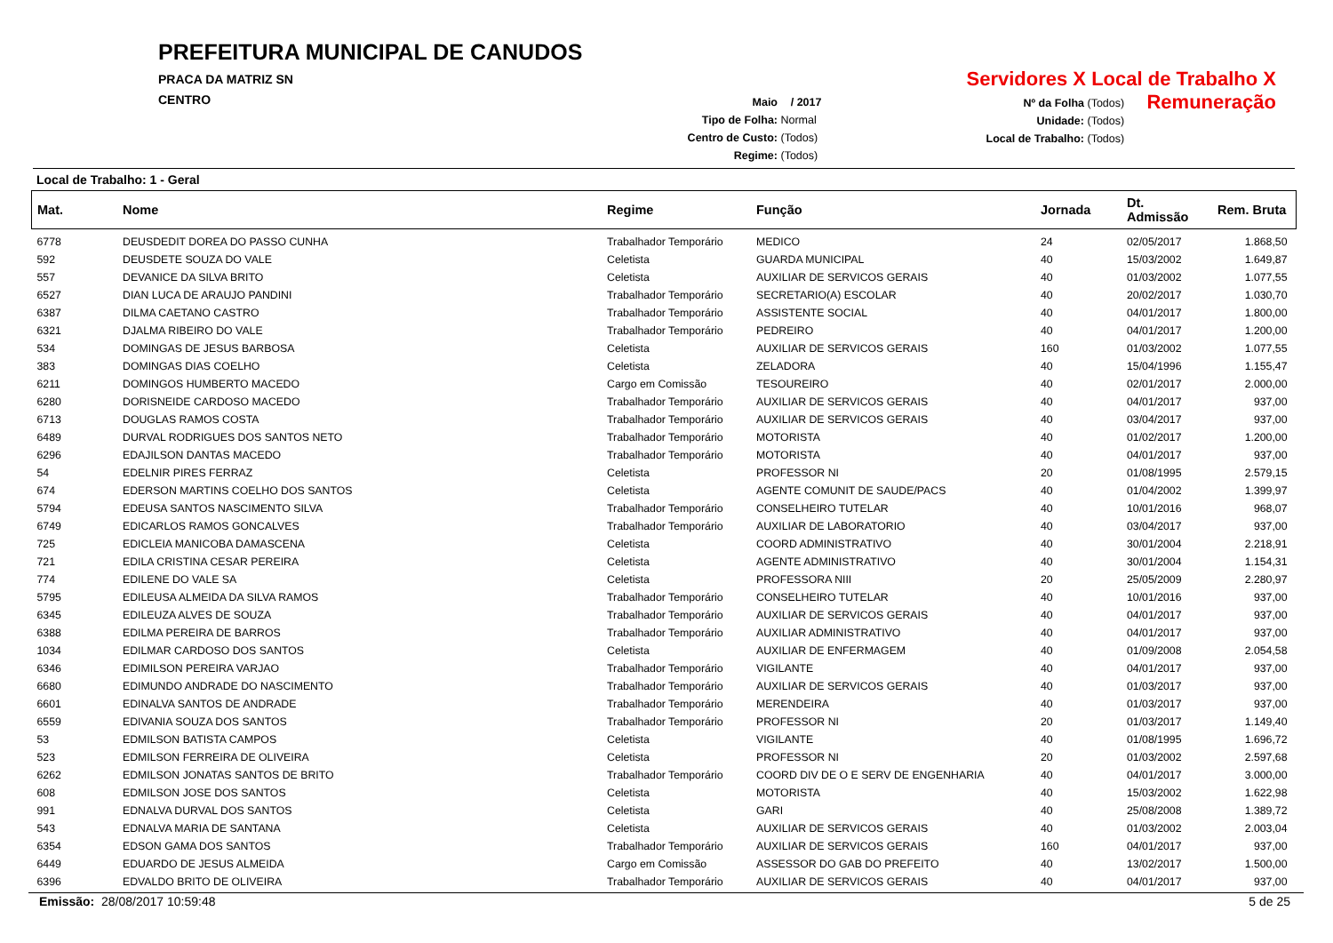PREFEITURA MUNICIPAL DE CANUDOS
PRACA DA MATRIZ SN
CENTRO
Servidores X Local de Trabalho X Remuneração
Maio / 2017
Tipo de Folha: Normal
Centro de Custo: (Todos)
Regime: (Todos)
Nº da Folha (Todos)
Unidade: (Todos)
Local de Trabalho: (Todos)
Local de Trabalho: 1 - Geral
| Mat. | Nome | Regime | Função | Jornada | Dt. Admissão | Rem. Bruta |
| --- | --- | --- | --- | --- | --- | --- |
| 6778 | DEUSDEDIT DOREA DO PASSO CUNHA | Trabalhador Temporário | MEDICO | 24 | 02/05/2017 | 1.868,50 |
| 592 | DEUSDETE SOUZA DO VALE | Celetista | GUARDA MUNICIPAL | 40 | 15/03/2002 | 1.649,87 |
| 557 | DEVANICE DA SILVA BRITO | Celetista | AUXILIAR DE SERVICOS GERAIS | 40 | 01/03/2002 | 1.077,55 |
| 6527 | DIAN LUCA DE ARAUJO PANDINI | Trabalhador Temporário | SECRETARIO(A) ESCOLAR | 40 | 20/02/2017 | 1.030,70 |
| 6387 | DILMA CAETANO CASTRO | Trabalhador Temporário | ASSISTENTE SOCIAL | 40 | 04/01/2017 | 1.800,00 |
| 6321 | DJALMA RIBEIRO DO VALE | Trabalhador Temporário | PEDREIRO | 40 | 04/01/2017 | 1.200,00 |
| 534 | DOMINGAS DE JESUS BARBOSA | Celetista | AUXILIAR DE SERVICOS GERAIS | 160 | 01/03/2002 | 1.077,55 |
| 383 | DOMINGAS DIAS COELHO | Celetista | ZELADORA | 40 | 15/04/1996 | 1.155,47 |
| 6211 | DOMINGOS HUMBERTO MACEDO | Cargo em Comissão | TESOUREIRO | 40 | 02/01/2017 | 2.000,00 |
| 6280 | DORISNEIDE CARDOSO MACEDO | Trabalhador Temporário | AUXILIAR DE SERVICOS GERAIS | 40 | 04/01/2017 | 937,00 |
| 6713 | DOUGLAS RAMOS COSTA | Trabalhador Temporário | AUXILIAR DE SERVICOS GERAIS | 40 | 03/04/2017 | 937,00 |
| 6489 | DURVAL RODRIGUES DOS SANTOS NETO | Trabalhador Temporário | MOTORISTA | 40 | 01/02/2017 | 1.200,00 |
| 6296 | EDAJILSON DANTAS MACEDO | Trabalhador Temporário | MOTORISTA | 40 | 04/01/2017 | 937,00 |
| 54 | EDELNIR PIRES FERRAZ | Celetista | PROFESSOR NI | 20 | 01/08/1995 | 2.579,15 |
| 674 | EDERSON MARTINS COELHO DOS SANTOS | Celetista | AGENTE COMUNIT DE SAUDE/PACS | 40 | 01/04/2002 | 1.399,97 |
| 5794 | EDEUSA SANTOS NASCIMENTO SILVA | Trabalhador Temporário | CONSELHEIRO TUTELAR | 40 | 10/01/2016 | 968,07 |
| 6749 | EDICARLOS RAMOS GONCALVES | Trabalhador Temporário | AUXILIAR DE LABORATORIO | 40 | 03/04/2017 | 937,00 |
| 725 | EDICLEIA MANICOBA DAMASCENA | Celetista | COORD ADMINISTRATIVO | 40 | 30/01/2004 | 2.218,91 |
| 721 | EDILA CRISTINA CESAR PEREIRA | Celetista | AGENTE ADMINISTRATIVO | 40 | 30/01/2004 | 1.154,31 |
| 774 | EDILENE DO VALE SA | Celetista | PROFESSORA NIII | 20 | 25/05/2009 | 2.280,97 |
| 5795 | EDILEUSA ALMEIDA DA SILVA RAMOS | Trabalhador Temporário | CONSELHEIRO TUTELAR | 40 | 10/01/2016 | 937,00 |
| 6345 | EDILEUZA ALVES DE SOUZA | Trabalhador Temporário | AUXILIAR DE SERVICOS GERAIS | 40 | 04/01/2017 | 937,00 |
| 6388 | EDILMA PEREIRA DE BARROS | Trabalhador Temporário | AUXILIAR ADMINISTRATIVO | 40 | 04/01/2017 | 937,00 |
| 1034 | EDILMAR CARDOSO DOS SANTOS | Celetista | AUXILIAR DE ENFERMAGEM | 40 | 01/09/2008 | 2.054,58 |
| 6346 | EDIMILSON PEREIRA VARJAO | Trabalhador Temporário | VIGILANTE | 40 | 04/01/2017 | 937,00 |
| 6680 | EDIMUNDO ANDRADE DO NASCIMENTO | Trabalhador Temporário | AUXILIAR DE SERVICOS GERAIS | 40 | 01/03/2017 | 937,00 |
| 6601 | EDINALVA SANTOS DE ANDRADE | Trabalhador Temporário | MERENDEIRA | 40 | 01/03/2017 | 937,00 |
| 6559 | EDIVANIA SOUZA DOS SANTOS | Trabalhador Temporário | PROFESSOR NI | 20 | 01/03/2017 | 1.149,40 |
| 53 | EDMILSON BATISTA CAMPOS | Celetista | VIGILANTE | 40 | 01/08/1995 | 1.696,72 |
| 523 | EDMILSON FERREIRA DE OLIVEIRA | Celetista | PROFESSOR NI | 20 | 01/03/2002 | 2.597,68 |
| 6262 | EDMILSON JONATAS SANTOS DE BRITO | Trabalhador Temporário | COORD DIV DE O E SERV DE ENGENHARIA | 40 | 04/01/2017 | 3.000,00 |
| 608 | EDMILSON JOSE DOS SANTOS | Celetista | MOTORISTA | 40 | 15/03/2002 | 1.622,98 |
| 991 | EDNALVA DURVAL DOS SANTOS | Celetista | GARI | 40 | 25/08/2008 | 1.389,72 |
| 543 | EDNALVA MARIA DE SANTANA | Celetista | AUXILIAR DE SERVICOS GERAIS | 40 | 01/03/2002 | 2.003,04 |
| 6354 | EDSON GAMA DOS SANTOS | Trabalhador Temporário | AUXILIAR DE SERVICOS GERAIS | 160 | 04/01/2017 | 937,00 |
| 6449 | EDUARDO DE JESUS ALMEIDA | Cargo em Comissão | ASSESSOR DO GAB DO PREFEITO | 40 | 13/02/2017 | 1.500,00 |
| 6396 | EDVALDO BRITO DE OLIVEIRA | Trabalhador Temporário | AUXILIAR DE SERVICOS GERAIS | 40 | 04/01/2017 | 937,00 |
Emissão: 28/08/2017 10:59:48 5 de 25